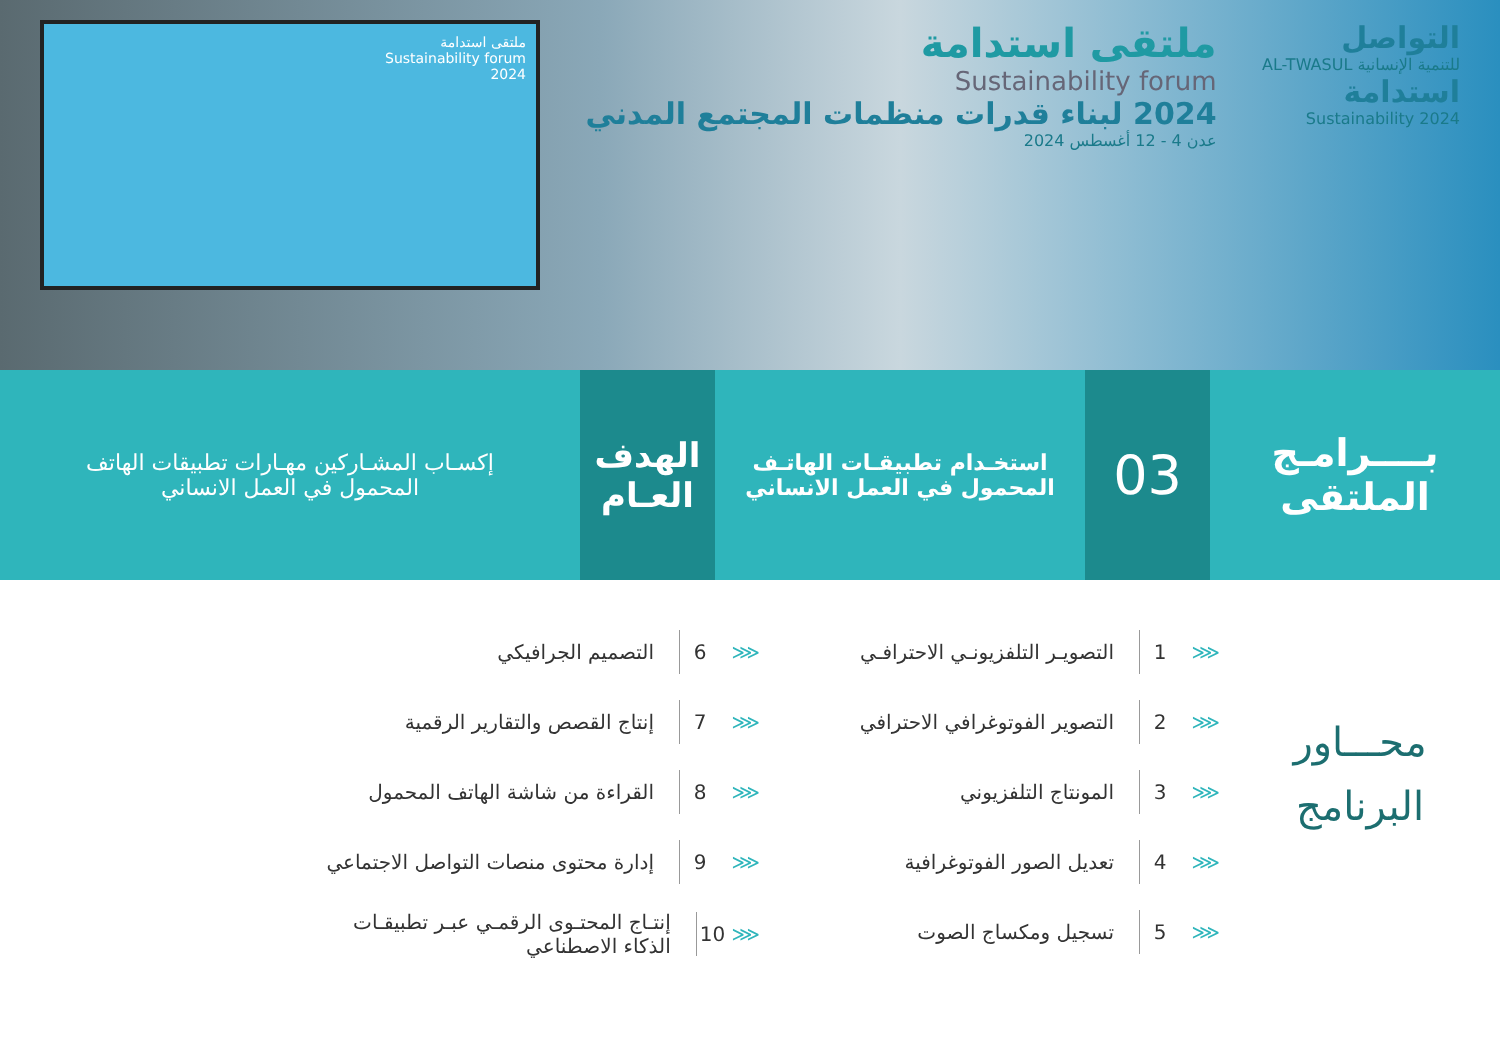التواصل
للتنمية الإنسانية AL-TWASUL
استدامة
Sustainability 2024
ملتقى استدامة
Sustainability forum
2024 لبناء قدرات منظمات المجتمع المدني
عدن 4 - 12 أغسطس 2024
ملتقى استدامة
Sustainability forum
2024
بــــرامـج
الملتقى
03
استخـدام تطبيقـات الهاتـف المحمول في العمل الانساني
الهدف
العـام
إكسـاب المشـاركين مهـارات تطبيقات الهاتف المحمول في العمل الانساني
محـــاور
البرنامج
⋘ 1 التصويـر التلفزيونـي الاحترافـي
⋘ 2 التصوير الفوتوغرافي الاحترافي
⋘ 3 المونتاج التلفزيوني
⋘ 4 تعديل الصور الفوتوغرافية
⋘ 5 تسجيل ومكساج الصوت
⋘ 6 التصميم الجرافيكي
⋘ 7 إنتاج القصص والتقارير الرقمية
⋘ 8 القراءة من شاشة الهاتف المحمول
⋘ 9 إدارة محتوى منصات التواصل الاجتماعي
⋘ 10 إنتـاج المحتـوى الرقمـي عبـر تطبيقـات الذكاء الاصطناعي